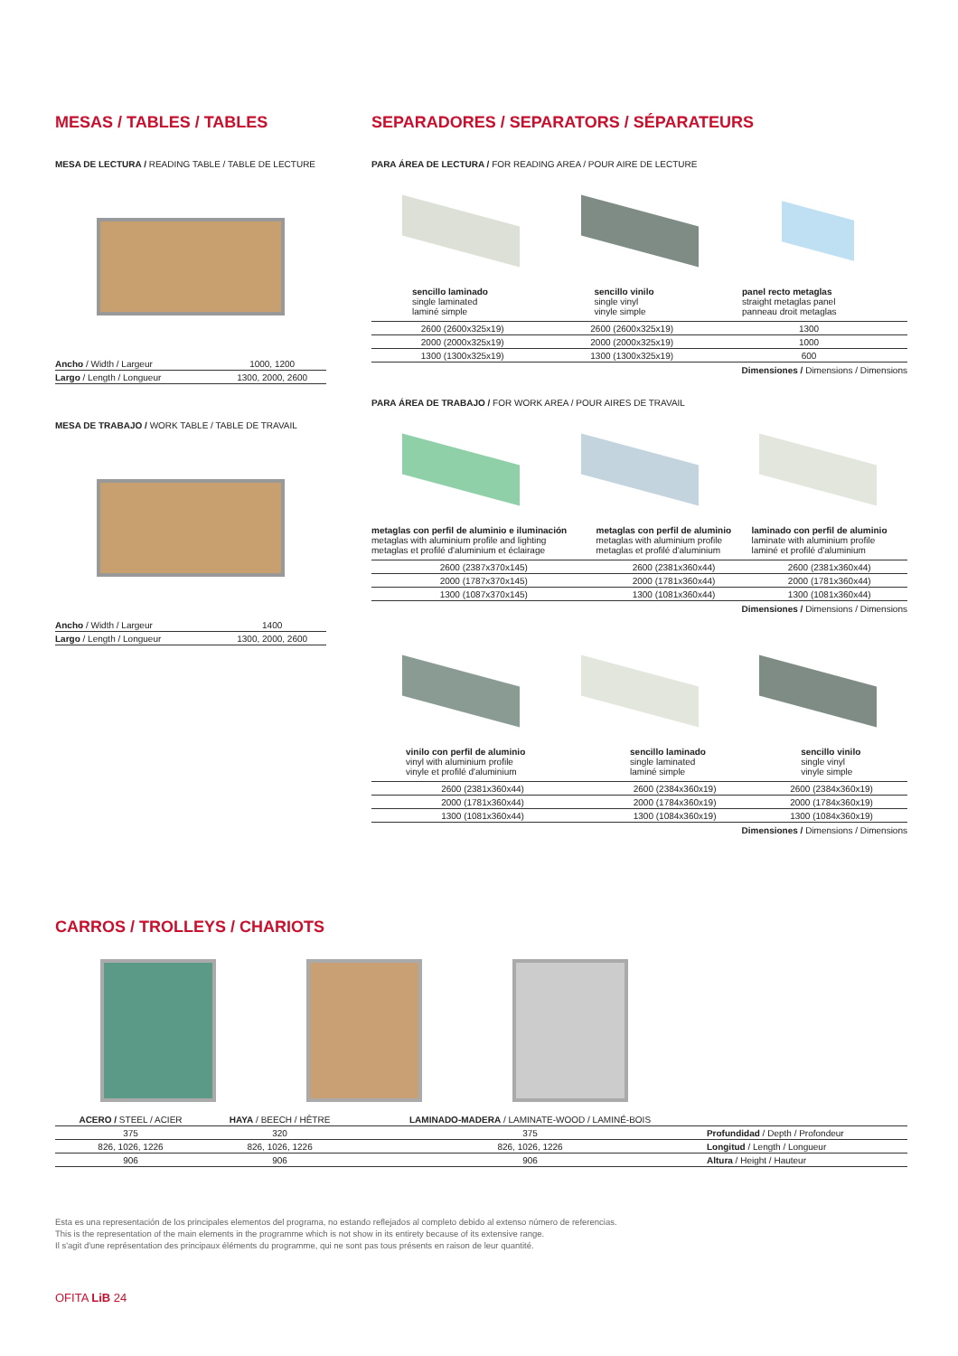MESAS / TABLES / TABLES
MESA DE LECTURA / READING TABLE / TABLE DE LECTURE
| Ancho / Width / Largeur | 1000, 1200 |
| Largo / Length / Longueur | 1300, 2000, 2600 |
MESA DE TRABAJO / WORK TABLE / TABLE DE TRAVAIL
| Ancho / Width / Largeur | 1400 |
| Largo / Length / Longueur | 1300, 2000, 2600 |
SEPARADORES / SEPARATORS / SÉPARATEURS
PARA ÁREA DE LECTURA / FOR READING AREA / POUR AIRE DE LECTURE
| sencillo laminado single laminated laminé simple | sencillo vinilo single vinyl vinyle simple | panel recto metaglas straight metaglas panel panneau droit metaglas |
| 2600 (2600x325x19) | 2600 (2600x325x19) | 1300 |
| 2000 (2000x325x19) | 2000 (2000x325x19) | 1000 |
| 1300 (1300x325x19) | 1300 (1300x325x19) | 600 |
Dimensiones / Dimensions / Dimensions
PARA ÁREA DE TRABAJO / FOR WORK AREA / POUR AIRES DE TRAVAIL
| metaglas con perfil de aluminio e iluminación metaglas with aluminium profile and lighting metaglas et profilé d'aluminium et éclairage | metaglas con perfil de aluminio metaglas with aluminium profile metaglas et profilé d'aluminium | laminado con perfil de aluminio laminate with aluminium profile laminé et profilé d'aluminium |
| 2600 (2387x370x145) | 2600 (2381x360x44) | 2600 (2381x360x44) |
| 2000 (1787x370x145) | 2000 (1781x360x44) | 2000 (1781x360x44) |
| 1300 (1087x370x145) | 1300 (1081x360x44) | 1300 (1081x360x44) |
Dimensiones / Dimensions / Dimensions
| vinilo con perfil de aluminio vinyl with aluminium profile vinyle et profilé d'aluminium | sencillo laminado single laminated laminé simple | sencillo vinilo single vinyl vinyle simple |
| 2600 (2381x360x44) | 2600 (2384x360x19) | 2600 (2384x360x19) |
| 2000 (1781x360x44) | 2000 (1784x360x19) | 2000 (1784x360x19) |
| 1300 (1081x360x44) | 1300 (1084x360x19) | 1300 (1084x360x19) |
Dimensiones / Dimensions / Dimensions
CARROS / TROLLEYS / CHARIOTS
| ACERO / STEEL / ACIER | HAYA / BEECH / HÊTRE | LAMINADO-MADERA / LAMINATE-WOOD / LAMINÉ-BOIS | |
| 375 | 320 | 375 | Profundidad / Depth / Profondeur |
| 826, 1026, 1226 | 826, 1026, 1226 | 826, 1026, 1226 | Longitud / Length / Longueur |
| 906 | 906 | 906 | Altura / Height / Hauteur |
Esta es una representación de los principales elementos del programa, no estando reflejados al completo debido al extenso número de referencias.
This is the representation of the main elements in the programme which is not show in its entirety because of its extensive range.
Il s'agit d'une représentation des principaux éléments du programme, qui ne sont pas tous présents en raison de leur quantité.
OFITA LiB 24